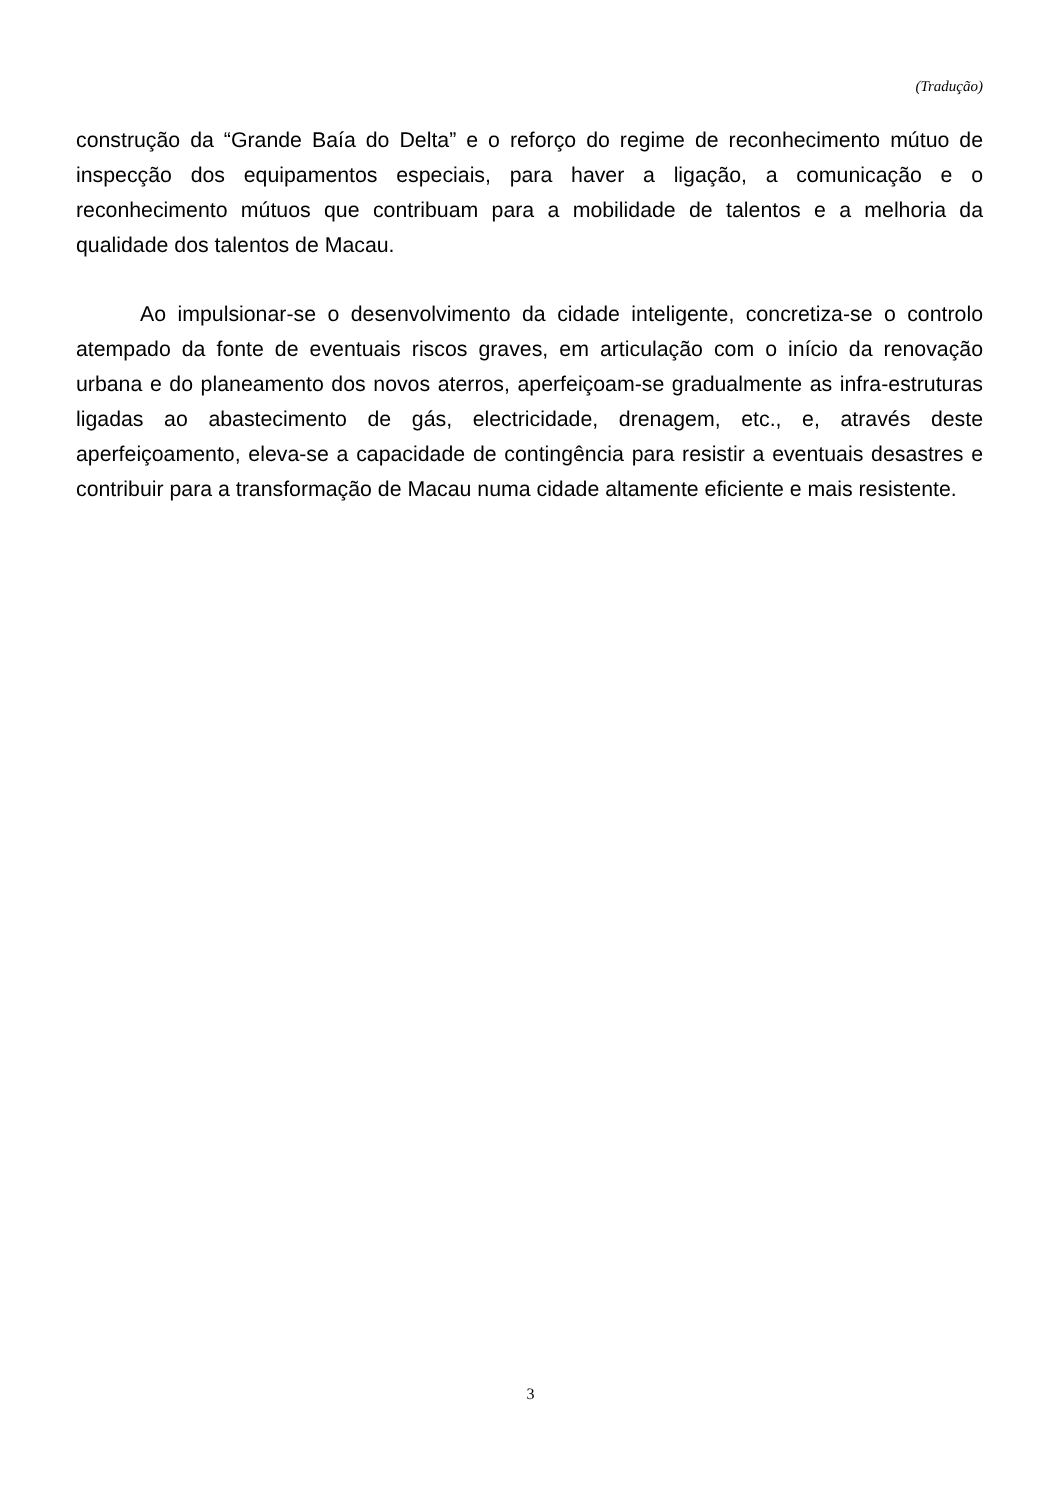(Tradução)
construção da “Grande Baía do Delta” e o reforço do regime de reconhecimento mútuo de inspecção dos equipamentos especiais, para haver a ligação, a comunicação e o reconhecimento mútuos que contribuam para a mobilidade de talentos e a melhoria da qualidade dos talentos de Macau.
Ao impulsionar-se o desenvolvimento da cidade inteligente, concretiza-se o controlo atempado da fonte de eventuais riscos graves, em articulação com o início da renovação urbana e do planeamento dos novos aterros, aperfeiçoam-se gradualmente as infra-estruturas ligadas ao abastecimento de gás, electricidade, drenagem, etc., e, através deste aperfeiçoamento, eleva-se a capacidade de contingência para resistir a eventuais desastres e contribuir para a transformação de Macau numa cidade altamente eficiente e mais resistente.
3